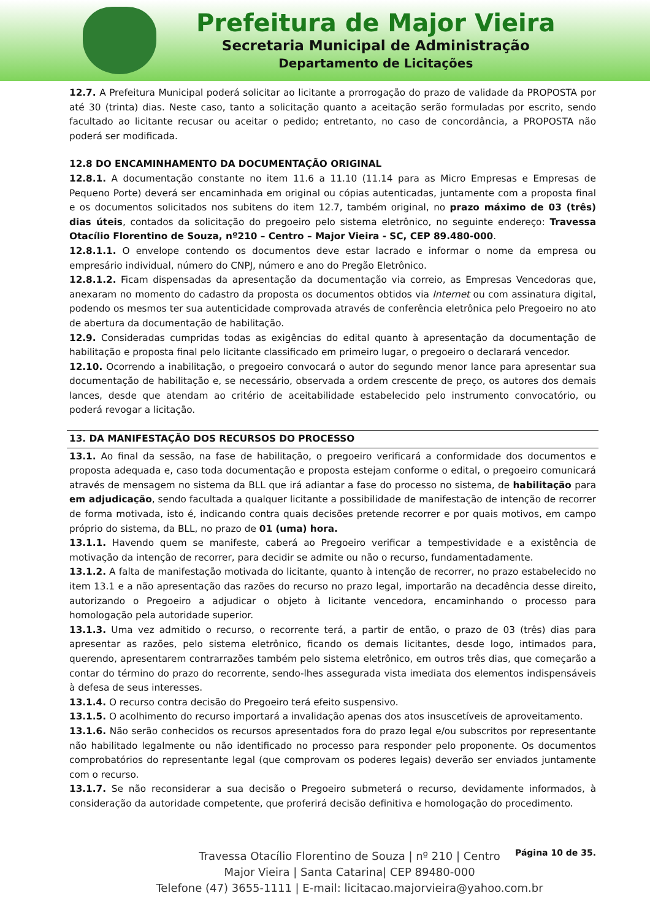Prefeitura de Major Vieira
Secretaria Municipal de Administração
Departamento de Licitações
12.7. A Prefeitura Municipal poderá solicitar ao licitante a prorrogação do prazo de validade da PROPOSTA por até 30 (trinta) dias. Neste caso, tanto a solicitação quanto a aceitação serão formuladas por escrito, sendo facultado ao licitante recusar ou aceitar o pedido; entretanto, no caso de concordância, a PROPOSTA não poderá ser modificada.
12.8 DO ENCAMINHAMENTO DA DOCUMENTAÇÃO ORIGINAL
12.8.1. A documentação constante no item 11.6 a 11.10 (11.14 para as Micro Empresas e Empresas de Pequeno Porte) deverá ser encaminhada em original ou cópias autenticadas, juntamente com a proposta final e os documentos solicitados nos subitens do item 12.7, também original, no prazo máximo de 03 (três) dias úteis, contados da solicitação do pregoeiro pelo sistema eletrônico, no seguinte endereço: Travessa Otacílio Florentino de Souza, nº210 – Centro – Major Vieira - SC, CEP 89.480-000.
12.8.1.1. O envelope contendo os documentos deve estar lacrado e informar o nome da empresa ou empresário individual, número do CNPJ, número e ano do Pregão Eletrônico.
12.8.1.2. Ficam dispensadas da apresentação da documentação via correio, as Empresas Vencedoras que, anexaram no momento do cadastro da proposta os documentos obtidos via Internet ou com assinatura digital, podendo os mesmos ter sua autenticidade comprovada através de conferência eletrônica pelo Pregoeiro no ato de abertura da documentação de habilitação.
12.9. Consideradas cumpridas todas as exigências do edital quanto à apresentação da documentação de habilitação e proposta final pelo licitante classificado em primeiro lugar, o pregoeiro o declarará vencedor.
12.10. Ocorrendo a inabilitação, o pregoeiro convocará o autor do segundo menor lance para apresentar sua documentação de habilitação e, se necessário, observada a ordem crescente de preço, os autores dos demais lances, desde que atendam ao critério de aceitabilidade estabelecido pelo instrumento convocatório, ou poderá revogar a licitação.
13. DA MANIFESTAÇÃO DOS RECURSOS DO PROCESSO
13.1. Ao final da sessão, na fase de habilitação, o pregoeiro verificará a conformidade dos documentos e proposta adequada e, caso toda documentação e proposta estejam conforme o edital, o pregoeiro comunicará através de mensagem no sistema da BLL que irá adiantar a fase do processo no sistema, de habilitação para em adjudicação, sendo facultada a qualquer licitante a possibilidade de manifestação de intenção de recorrer de forma motivada, isto é, indicando contra quais decisões pretende recorrer e por quais motivos, em campo próprio do sistema, da BLL, no prazo de 01 (uma) hora.
13.1.1. Havendo quem se manifeste, caberá ao Pregoeiro verificar a tempestividade e a existência de motivação da intenção de recorrer, para decidir se admite ou não o recurso, fundamentadamente.
13.1.2. A falta de manifestação motivada do licitante, quanto à intenção de recorrer, no prazo estabelecido no item 13.1 e a não apresentação das razões do recurso no prazo legal, importarão na decadência desse direito, autorizando o Pregoeiro a adjudicar o objeto à licitante vencedora, encaminhando o processo para homologação pela autoridade superior.
13.1.3. Uma vez admitido o recurso, o recorrente terá, a partir de então, o prazo de 03 (três) dias para apresentar as razões, pelo sistema eletrônico, ficando os demais licitantes, desde logo, intimados para, querendo, apresentarem contrarrazões também pelo sistema eletrônico, em outros três dias, que começarão a contar do término do prazo do recorrente, sendo-lhes assegurada vista imediata dos elementos indispensáveis à defesa de seus interesses.
13.1.4. O recurso contra decisão do Pregoeiro terá efeito suspensivo.
13.1.5. O acolhimento do recurso importará a invalidação apenas dos atos insuscetíveis de aproveitamento.
13.1.6. Não serão conhecidos os recursos apresentados fora do prazo legal e/ou subscritos por representante não habilitado legalmente ou não identificado no processo para responder pelo proponente. Os documentos comprobatórios do representante legal (que comprovam os poderes legais) deverão ser enviados juntamente com o recurso.
13.1.7. Se não reconsiderar a sua decisão o Pregoeiro submeterá o recurso, devidamente informados, à consideração da autoridade competente, que proferirá decisão definitiva e homologação do procedimento.
Página 10 de 35.
Travessa Otacílio Florentino de Souza | nº 210 | Centro
Major Vieira | Santa Catarina| CEP 89480-000
Telefone (47) 3655-1111 | E-mail: licitacao.majorvieira@yahoo.com.br